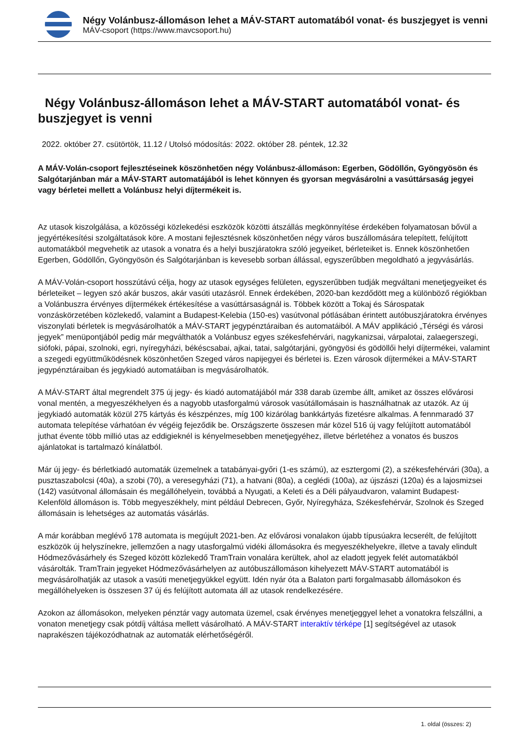Négy Volánbusz-állomáson lehet a MÁV-START automatából vonat- és buszjegyet is venni
MÁV-csoport (https://www.mavcsoport.hu)
Négy Volánbusz-állomáson lehet a MÁV-START automatából vonat- és buszjegyet is venni
2022. október 27. csütörtök, 11.12 / Utolsó módosítás: 2022. október 28. péntek, 12.32
A MÁV-Volán-csoport fejlesztéseinek köszönhetően négy Volánbusz-állomáson: Egerben, Gödöllőn, Gyöngyösön és Salgótarjánban már a MÁV-START automatájából is lehet könnyen és gyorsan megvásárolni a vasúttársaság jegyei vagy bérletei mellett a Volánbusz helyi díjtermékeit is.
Az utasok kiszolgálása, a közösségi közlekedési eszközök közötti átszállás megkönnyítése érdekében folyamatosan bővül a jegyértékesítési szolgáltatások köre. A mostani fejlesztésnek köszönhetően négy város buszállomására telepített, felújított automatákból megvehetik az utasok a vonatra és a helyi buszjáratokra szóló jegyeiket, bérleteiket is. Ennek köszönhetően Egerben, Gödöllőn, Gyöngyösön és Salgótarjánban is kevesebb sorban állással, egyszerűbben megoldható a jegyvásárlás.
A MÁV-Volán-csoport hosszútávú célja, hogy az utasok egységes felületen, egyszerűbben tudják megváltani menetjegyeiket és bérleteiket – legyen szó akár buszos, akár vasúti utazásról. Ennek érdekében, 2020-ban kezdődött meg a különböző régiókban a Volánbuszra érvényes díjtermékek értékesítése a vasúttársaságnál is. Többek között a Tokaj és Sárospatak vonzáskörzetében közlekedő, valamint a Budapest-Kelebia (150-es) vasútvonal pótlásában érintett autóbuszjáratokra érvényes viszonylati bérletek is megvásárolhatók a MÁV-START jegypénztáraiban és automatáiból. A MÁV applikáció „Térségi és városi jegyek” menüpontjából pedig már megválthatók a Volánbusz egyes székesfehérvári, nagykanizsai, várpalotai, zalaegerszegi, siófoki, pápai, szolnoki, egri, nyíregyházi, békéscsabai, ajkai, tatai, salgótarjáni, gyöngyösi és gödöllői helyi díjtermékei, valamint a szegedi együttműködésnek köszönhetően Szeged város napijegyei és bérletei is. Ezen városok díjtermékei a MÁV-START jegypénztáraiban és jegykiadó automatáiban is megvásárolhatók.
A MÁV-START által megrendelt 375 új jegy- és kiadó automatájából már 338 darab üzembe állt, amiket az összes elővárosi vonal mentén, a megyeszékhelyen és a nagyobb utasforgalmú városok vasútállomásain is használhatnak az utazók. Az új jegykiadó automaták közül 275 kártyás és készpénzes, míg 100 kizárólag bankkártyás fizetésre alkalmas. A fennmaradó 37 automata telepítése várhatóan év végéig fejeződik be. Országszerte összesen már közel 516 új vagy felújított automatából juthat évente több millió utas az eddigieknél is kényelmesebben menetjegyéhez, illetve bérletéhez a vonatos és buszos ajánlatokat is tartalmazó kínálatból.
Már új jegy- és bérletkiadó automaták üzemelnek a tatabányai-győri (1-es számú), az esztergomi (2), a székesfehérvári (30a), a pusztaszabolcsi (40a), a szobi (70), a veresegyházi (71), a hatvani (80a), a ceglédi (100a), az újszászi (120a) és a lajosmizsei (142) vasútvonal állomásain és megállóhelyein, továbbá a Nyugati, a Keleti és a Déli pályaudvaron, valamint Budapest-Kelenföld állomáson is. Több megyeszékhely, mint például Debrecen, Győr, Nyíregyháza, Székesfehérvár, Szolnok és Szeged állomásain is lehetséges az automatás vásárlás.
A már korábban meglévő 178 automata is megújult 2021-ben. Az elővárosi vonalakon újabb típusúakra lecserélt, de felújított eszközök új helyszínekre, jellemzően a nagy utasforgalmú vidéki állomásokra és megyeszékhelyekre, illetve a tavaly elindult Hódmezővásárhely és Szeged között közlekedő TramTrain vonalára kerültek, ahol az eladott jegyek felét automatákból vásárolták. TramTrain jegyeket Hódmezővásárhelyen az autóbuszállomáson kihelyezett MÁV-START automatából is megvásárolhatják az utasok a vasúti menetjegyükkel együtt. Idén nyár óta a Balaton parti forgalmasabb állomásokon és megállóhelyeken is összesen 37 új és felújított automata áll az utasok rendelkezésére.
Azokon az állomásokon, melyeken pénztár vagy automata üzemel, csak érvényes menetjeggyel lehet a vonatokra felszállni, a vonaton menetjegy csak pótdíj váltása mellett vásárolható. A MÁV-START interaktív térképe [1] segítségével az utasok naprakészen tájékozódhatnak az automaták elérhetőségéről.
1. oldal (összes: 2)